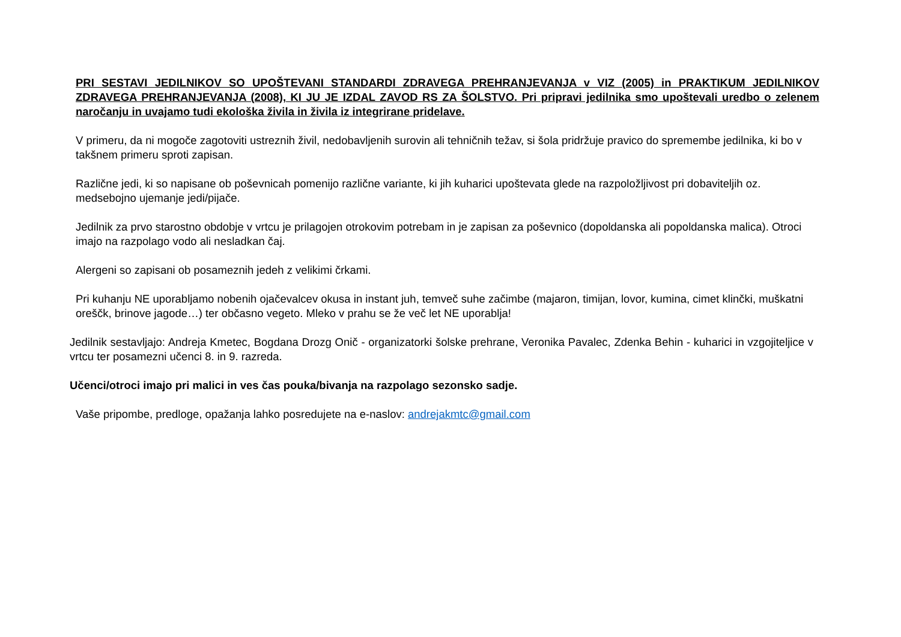PRI SESTAVI JEDILNIKOV SO UPOŠTEVANI STANDARDI ZDRAVEGA PREHRANJEVANJA v VIZ (2005) in PRAKTIKUM JEDILNIKOV ZDRAVEGA PREHRANJEVANJA (2008), KI JU JE IZDAL ZAVOD RS ZA ŠOLSTVO. Pri pripravi jedilnika smo upoštevali uredbo o zelenem naročanju in uvajamo tudi ekološka živila in živila iz integrirane pridelave.
V primeru, da ni mogoče zagotoviti ustreznih živil, nedobavljenih surovin ali tehničnih težav, si šola pridržuje pravico do spremembe jedilnika, ki bo v takšnem primeru sproti zapisan.
Različne jedi, ki so napisane ob poševnicah pomenijo različne variante, ki jih kuharici upoštevata glede na razpoložljivost pri dobaviteljih oz. medsebojno ujemanje jedi/pijače.
Jedilnik za prvo starostno obdobje v vrtcu je prilagojen otrokovim potrebam in je zapisan za poševnico (dopoldanska ali popoldanska malica). Otroci imajo na razpolago vodo ali nesladkan čaj.
Alergeni so zapisani ob posameznih jedeh z velikimi črkami.
Pri kuhanju NE uporabljamo nobenih ojačevalcev okusa in instant juh, temveč suhe začimbe (majaron, timijan, lovor, kumina, cimet klinčki, muškatni oreščk, brinove jagode…) ter občasno vegeto. Mleko v prahu se že več let NE uporablja!
Jedilnik sestavljajo: Andreja Kmetec, Bogdana Drozg Onič - organizatorki šolske prehrane, Veronika Pavalec, Zdenka Behin - kuharici in vzgojiteljice v vrtcu ter posamezni učenci 8. in 9. razreda.
Učenci/otroci imajo pri malici in ves čas pouka/bivanja na razpolago sezonsko sadje.
Vaše pripombe, predloge, opažanja lahko posredujete na e-naslov: andrejakmtc@gmail.com